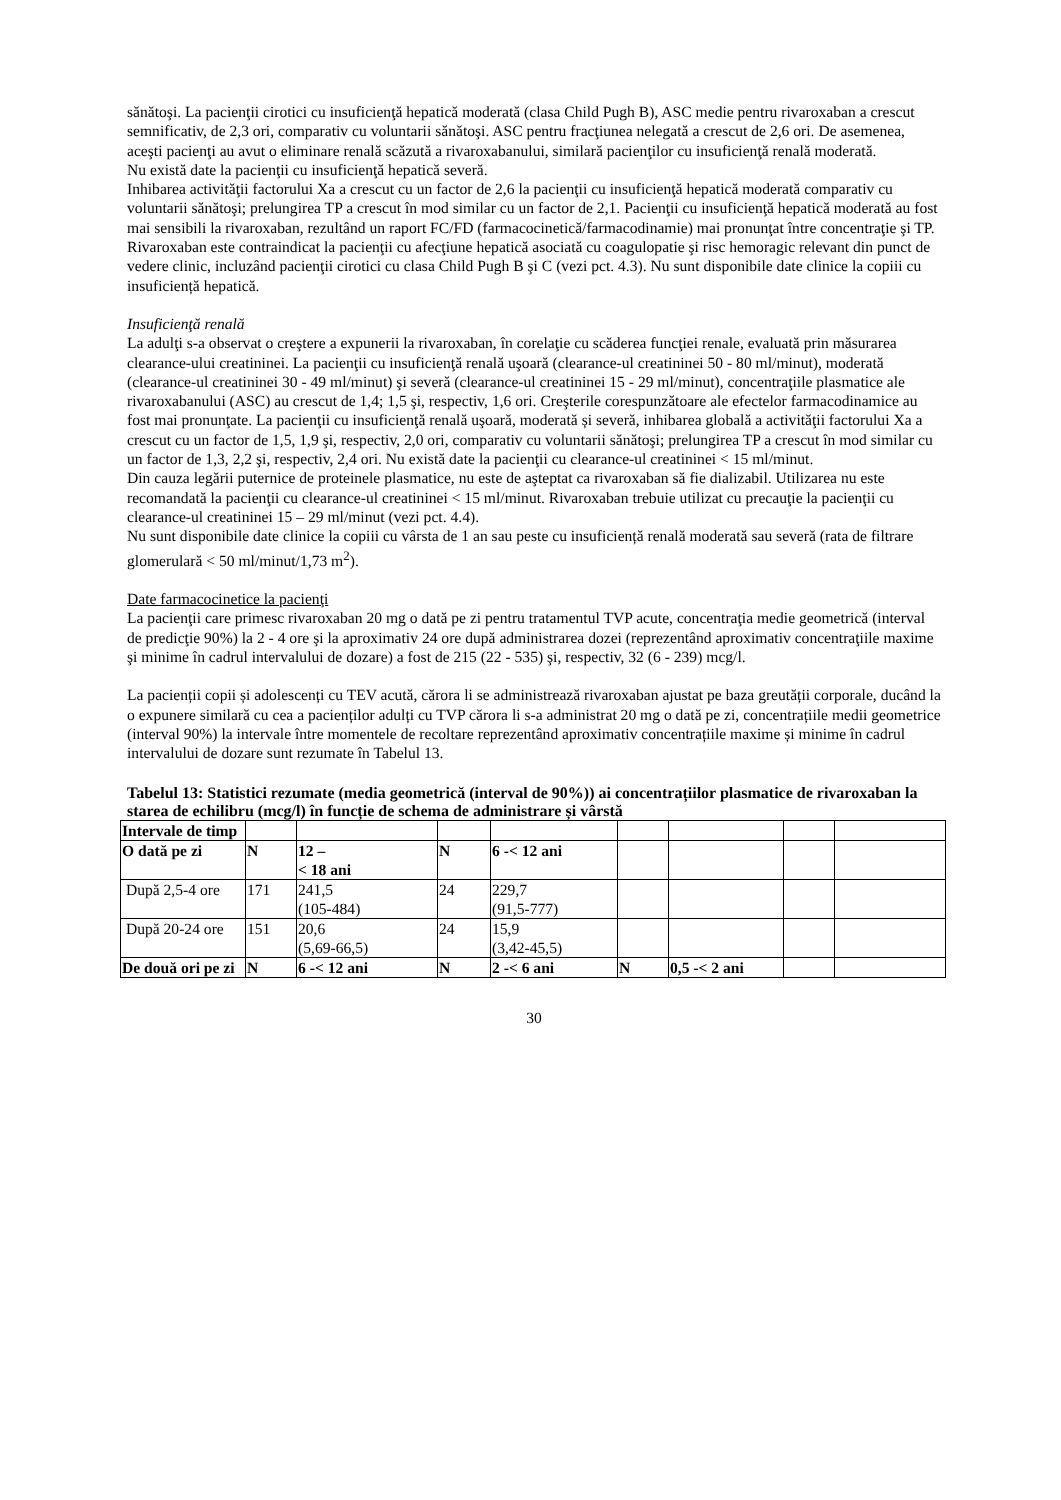sănătoşi. La pacienţii cirotici cu insuficienţă hepatică moderată (clasa Child Pugh B), ASC medie pentru rivaroxaban a crescut semnificativ, de 2,3 ori, comparativ cu voluntarii sănătoşi. ASC pentru fracţiunea nelegată a crescut de 2,6 ori. De asemenea, aceşti pacienţi au avut o eliminare renală scăzută a rivaroxabanului, similară pacienţilor cu insuficienţă renală moderată.
Nu există date la pacienţii cu insuficienţă hepatică severă.
Inhibarea activităţii factorului Xa a crescut cu un factor de 2,6 la pacienţii cu insuficienţă hepatică moderată comparativ cu voluntarii sănătoşi; prelungirea TP a crescut în mod similar cu un factor de 2,1. Pacienţii cu insuficienţă hepatică moderată au fost mai sensibili la rivaroxaban, rezultând un raport FC/FD (farmacocinetică/farmacodinamie) mai pronunţat între concentraţie şi TP.
Rivaroxaban este contraindicat la pacienţii cu afecţiune hepatică asociată cu coagulopatie şi risc hemoragic relevant din punct de vedere clinic, incluzând pacienţii cirotici cu clasa Child Pugh B şi C (vezi pct. 4.3). Nu sunt disponibile date clinice la copiii cu insuficiență hepatică.
Insuficienţă renală
La adulţi s-a observat o creştere a expunerii la rivaroxaban, în corelaţie cu scăderea funcţiei renale, evaluată prin măsurarea clearance-ului creatininei. La pacienţii cu insuficienţă renală uşoară (clearance-ul creatininei 50 - 80 ml/minut), moderată (clearance-ul creatininei 30 - 49 ml/minut) şi severă (clearance-ul creatininei 15 - 29 ml/minut), concentraţiile plasmatice ale rivaroxabanului (ASC) au crescut de 1,4; 1,5 şi, respectiv, 1,6 ori. Creşterile corespunzătoare ale efectelor farmacodinamice au fost mai pronunţate. La pacienţii cu insuficienţă renală uşoară, moderată și severă, inhibarea globală a activităţii factorului Xa a crescut cu un factor de 1,5, 1,9 şi, respectiv, 2,0 ori, comparativ cu voluntarii sănătoşi; prelungirea TP a crescut în mod similar cu un factor de 1,3, 2,2 şi, respectiv, 2,4 ori. Nu există date la pacienţii cu clearance-ul creatininei < 15 ml/minut.
Din cauza legării puternice de proteinele plasmatice, nu este de aşteptat ca rivaroxaban să fie dializabil. Utilizarea nu este recomandată la pacienţii cu clearance-ul creatininei < 15 ml/minut. Rivaroxaban trebuie utilizat cu precauţie la pacienţii cu clearance-ul creatininei 15 – 29 ml/minut (vezi pct. 4.4).
Nu sunt disponibile date clinice la copiii cu vârsta de 1 an sau peste cu insuficiență renală moderată sau severă (rata de filtrare glomerulară < 50 ml/minut/1,73 m<sup>2</sup>).
Date farmacocinetice la pacienţi
La pacienţii care primesc rivaroxaban 20 mg o dată pe zi pentru tratamentul TVP acute, concentraţia medie geometrică (interval de predicţie 90%) la 2 - 4 ore şi la aproximativ 24 ore după administrarea dozei (reprezentând aproximativ concentraţiile maxime şi minime în cadrul intervalului de dozare) a fost de 215 (22 - 535) şi, respectiv, 32 (6 - 239) mcg/l.
La pacienții copii și adolescenți cu TEV acută, cărora li se administrează rivaroxaban ajustat pe baza greutății corporale, ducând la o expunere similară cu cea a pacienților adulți cu TVP cărora li s-a administrat 20 mg o dată pe zi, concentrațiile medii geometrice (interval 90%) la intervale între momentele de recoltare reprezentând aproximativ concentrațiile maxime și minime în cadrul intervalului de dozare sunt rezumate în Tabelul 13.
Tabelul 13: Statistici rezumate (media geometrică (interval de 90%)) ai concentrațiilor plasmatice de rivaroxaban la starea de echilibru (mcg/l) în funcție de schema de administrare și vârstă
| Intervale de timp | | | | | | | | |
| O dată pe zi | N | 12 – < 18 ani | N | 6 -< 12 ani | | | | |
| După 2,5-4 ore | 171 | 241,5 (105-484) | 24 | 229,7 (91,5-777) | | | | |
| După 20-24 ore | 151 | 20,6 (5,69-66,5) | 24 | 15,9 (3,42-45,5) | | | | |
| De două ori pe zi | N | 6 -< 12 ani | N | 2 -< 6 ani | N | 0,5 -< 2 ani | | |
30